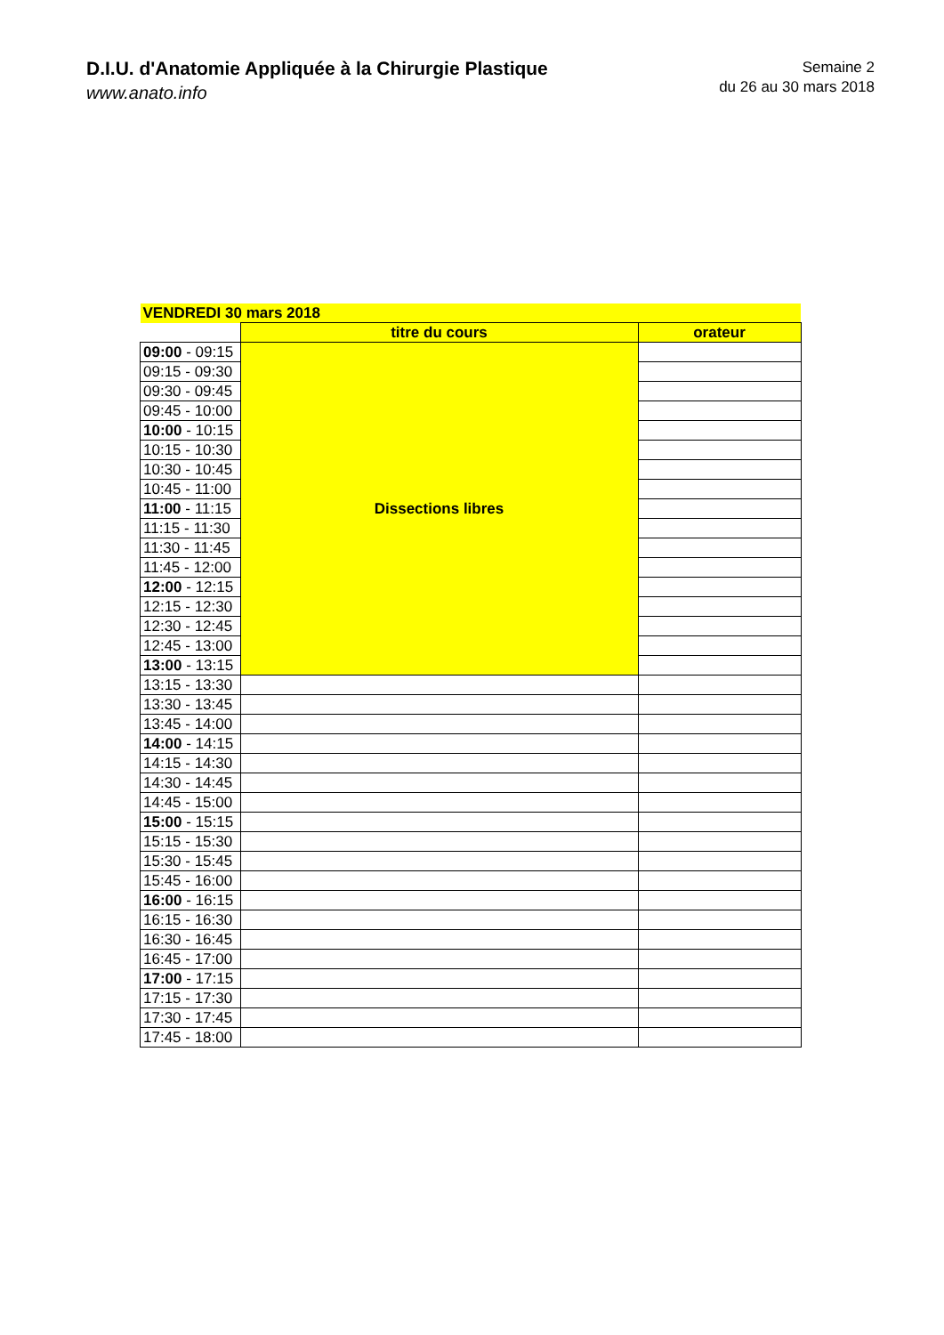D.I.U. d'Anatomie Appliquée à la Chirurgie Plastique
www.anato.info
Semaine 2
du 26 au 30 mars 2018
| VENDREDI 30 mars 2018 | | |
| | titre du cours | orateur |
| 09:00 - 09:15 | Dissections libres | |
| 09:15 - 09:30 | | |
| 09:30 - 09:45 | | |
| 09:45 - 10:00 | | |
| 10:00 - 10:15 | | |
| 10:15 - 10:30 | | |
| 10:30 - 10:45 | | |
| 10:45 - 11:00 | | |
| 11:00 - 11:15 | | |
| 11:15 - 11:30 | | |
| 11:30 - 11:45 | | |
| 11:45 - 12:00 | | |
| 12:00 - 12:15 | | |
| 12:15 - 12:30 | | |
| 12:30 - 12:45 | | |
| 12:45 - 13:00 | | |
| 13:00 - 13:15 | | |
| 13:15 - 13:30 | | |
| 13:30 - 13:45 | | |
| 13:45 - 14:00 | | |
| 14:00 - 14:15 | | |
| 14:15 - 14:30 | | |
| 14:30 - 14:45 | | |
| 14:45 - 15:00 | | |
| 15:00 - 15:15 | | |
| 15:15 - 15:30 | | |
| 15:30 - 15:45 | | |
| 15:45 - 16:00 | | |
| 16:00 - 16:15 | | |
| 16:15 - 16:30 | | |
| 16:30 - 16:45 | | |
| 16:45 - 17:00 | | |
| 17:00 - 17:15 | | |
| 17:15 - 17:30 | | |
| 17:30 - 17:45 | | |
| 17:45 - 18:00 | | |